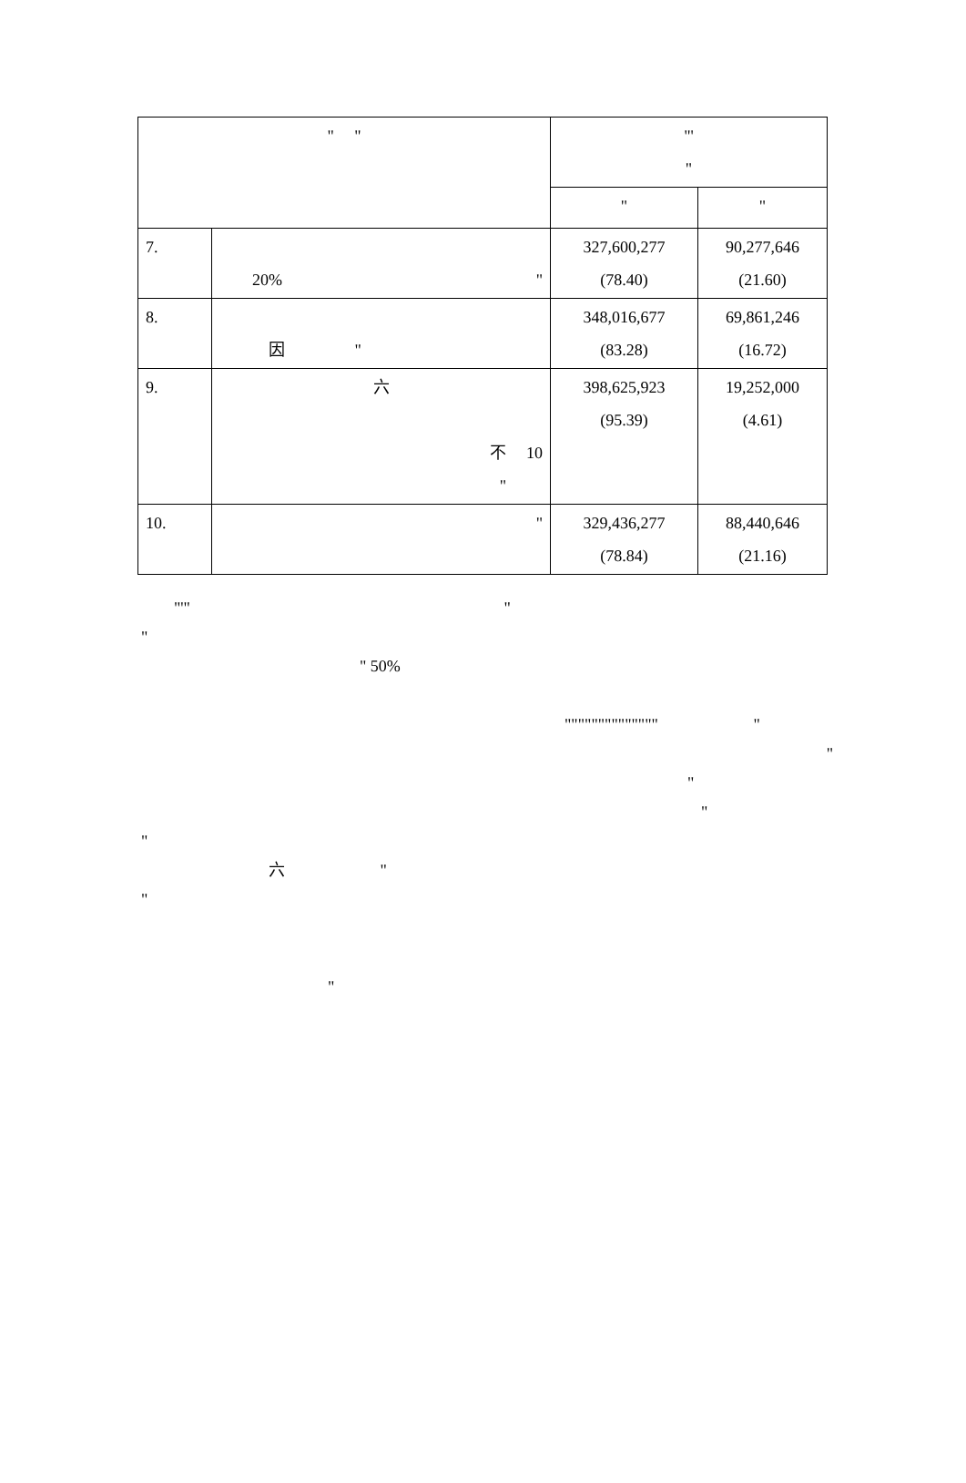| " " | | "' " | |
| --- | --- | --- | --- |
| | | " | " |
| 7. | 20% " | 327,600,277 (78.40) | 90,277,646 (21.60) |
| 8. | 因 " | 348,016,677 (83.28) | 69,861,246 (16.72) |
| 9. | 六 不 10 " | 398,625,923 (95.39) | 19,252,000 (4.61) |
| 10. | " | 329,436,277 (78.84) | 88,440,646 (21.16) |
"'" "
"
" 50%
"""""""""""""" "
"
"
"
"
六 "
"
"